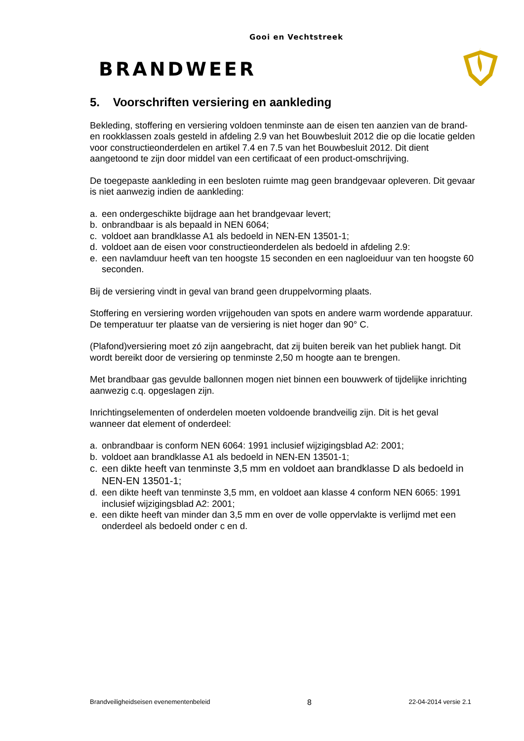Gooi en Vechtstreek
BRANDWEER
5. Voorschriften versiering en aankleding
Bekleding, stoffering en versiering voldoen tenminste aan de eisen ten aanzien van de brand- en rookklassen zoals gesteld in afdeling 2.9 van het Bouwbesluit 2012 die op die locatie gelden voor constructieonderdelen en artikel 7.4 en 7.5 van het Bouwbesluit 2012. Dit dient aangetoond te zijn door middel van een certificaat of een product-omschrijving.
De toegepaste aankleding in een besloten ruimte mag geen brandgevaar opleveren. Dit gevaar is niet aanwezig indien de aankleding:
a. een ondergeschikte bijdrage aan het brandgevaar levert;
b. onbrandbaar is als bepaald in NEN 6064;
c. voldoet aan brandklasse A1 als bedoeld in NEN-EN 13501-1;
d. voldoet aan de eisen voor constructieonderdelen als bedoeld in afdeling 2.9:
e. een navlamduur heeft van ten hoogste 15 seconden en een nagloeiduur van ten hoogste 60 seconden.
Bij de versiering vindt in geval van brand geen druppelvorming plaats.
Stoffering en versiering worden vrijgehouden van spots en andere warm wordende apparatuur. De temperatuur ter plaatse van de versiering is niet hoger dan 90° C.
(Plafond)versiering moet zó zijn aangebracht, dat zij buiten bereik van het publiek hangt. Dit wordt bereikt door de versiering op tenminste 2,50 m hoogte aan te brengen.
Met brandbaar gas gevulde ballonnen mogen niet binnen een bouwwerk of tijdelijke inrichting aanwezig c.q. opgeslagen zijn.
Inrichtingselementen of onderdelen moeten voldoende brandveilig zijn. Dit is het geval wanneer dat element of onderdeel:
a. onbrandbaar is conform NEN 6064: 1991 inclusief wijzigingsblad A2: 2001;
b. voldoet aan brandklasse A1 als bedoeld in NEN-EN 13501-1;
c. een dikte heeft van tenminste 3,5 mm en voldoet aan brandklasse D als bedoeld in NEN-EN 13501-1;
d. een dikte heeft van tenminste 3,5 mm, en voldoet aan klasse 4 conform NEN 6065: 1991 inclusief wijzigingsblad A2: 2001;
e. een dikte heeft van minder dan 3,5 mm en over de volle oppervlakte is verlijmd met een onderdeel als bedoeld onder c en d.
Brandveiligheidseisen evenementenbeleid 8 22-04-2014 versie 2.1